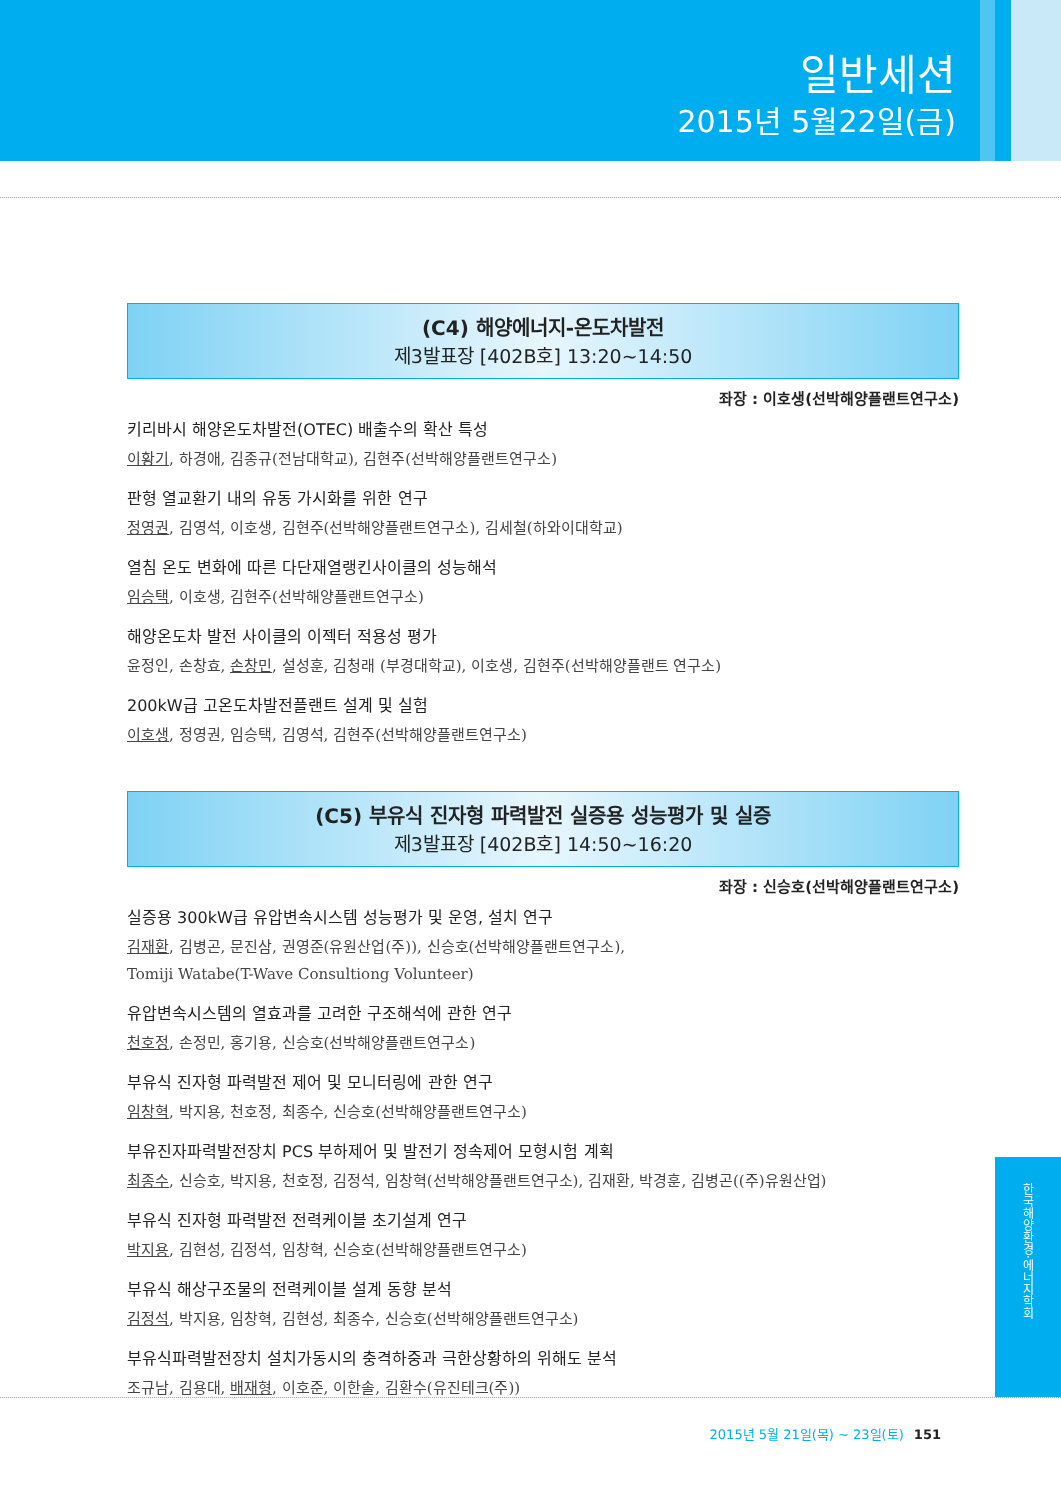일반세션
2015년 5월22일(금)
(C4) 해양에너지-온도차발전
제3발표장 [402B호] 13:20~14:50
좌장 : 이호생(선박해양플랜트연구소)
키리바시 해양온도차발전(OTEC) 배출수의 확산 특성
이황기, 하경애, 김종규(전남대학교), 김현주(선박해양플랜트연구소)
판형 열교환기 내의 유동 가시화를 위한 연구
정영권, 김영석, 이호생, 김현주(선박해양플랜트연구소), 김세철(하와이대학교)
열침 온도 변화에 따른 다단재열랭킨사이클의 성능해석
임승택, 이호생, 김현주(선박해양플랜트연구소)
해양온도차 발전 사이클의 이젝터 적용성 평가
윤정인, 손창효, 손창민, 설성훈, 김청래 (부경대학교), 이호생, 김현주(선박해양플랜트 연구소)
200kW급 고온도차발전플랜트 설계 및 실험
이호생, 정영권, 임승택, 김영석, 김현주(선박해양플랜트연구소)
(C5) 부유식 진자형 파력발전 실증용 성능평가 및 실증
제3발표장 [402B호] 14:50~16:20
좌장 : 신승호(선박해양플랜트연구소)
실증용 300kW급 유압변속시스템 성능평가 및 운영, 설치 연구
김재환, 김병곤, 문진삼, 권영준(유원산업(주)), 신승호(선박해양플랜트연구소),
Tomiji Watabe(T-Wave Consultiong Volunteer)
유압변속시스템의 열효과를 고려한 구조해석에 관한 연구
천호정, 손정민, 홍기용, 신승호(선박해양플랜트연구소)
부유식 진자형 파력발전 제어 및 모니터링에 관한 연구
임창혁, 박지용, 천호정, 최종수, 신승호(선박해양플랜트연구소)
부유진자파력발전장치 PCS 부하제어 및 발전기 정속제어 모형시험 계획
최종수, 신승호, 박지용, 천호정, 김정석, 임창혁(선박해양플랜트연구소), 김재환, 박경훈, 김병곤((주)유원산업)
부유식 진자형 파력발전 전력케이블 초기설계 연구
박지용, 김현성, 김정석, 임창혁, 신승호(선박해양플랜트연구소)
부유식 해상구조물의 전력케이블 설계 동향 분석
김정석, 박지용, 임창혁, 김현성, 최종수, 신승호(선박해양플랜트연구소)
부유식파력발전장치 설치가동시의 충격하중과 극한상황하의 위해도 분석
조규남, 김용대, 배재형, 이호준, 이한솔, 김환수(유진테크(주))
한국해양환경·에너지학회
2015년 5월 21일(목) ~ 23일(토) 151